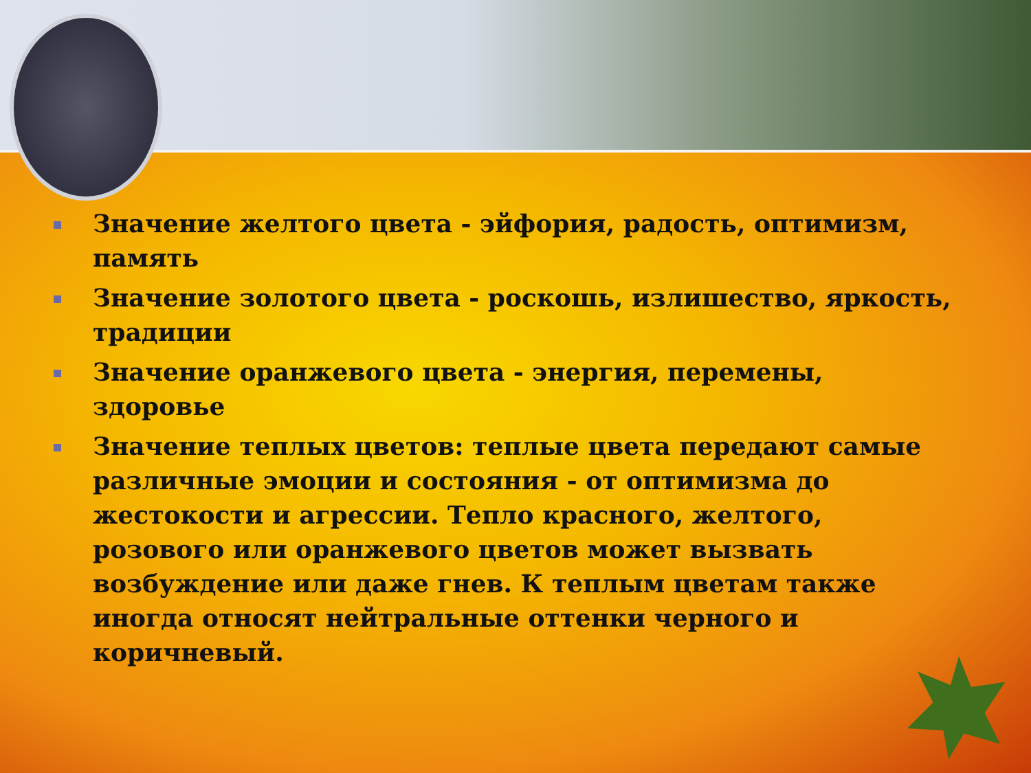Значение желтого цвета - эйфория, радость, оптимизм, память
Значение золотого цвета - роскошь, излишество, яркость, традиции
Значение оранжевого цвета - энергия, перемены, здоровье
Значение теплых цветов: теплые цвета передают самые различные эмоции и состояния - от оптимизма до жестокости и агрессии. Тепло красного, желтого, розового или оранжевого цветов может вызвать возбуждение или даже гнев. К теплым цветам также иногда относят нейтральные оттенки черного и коричневый.